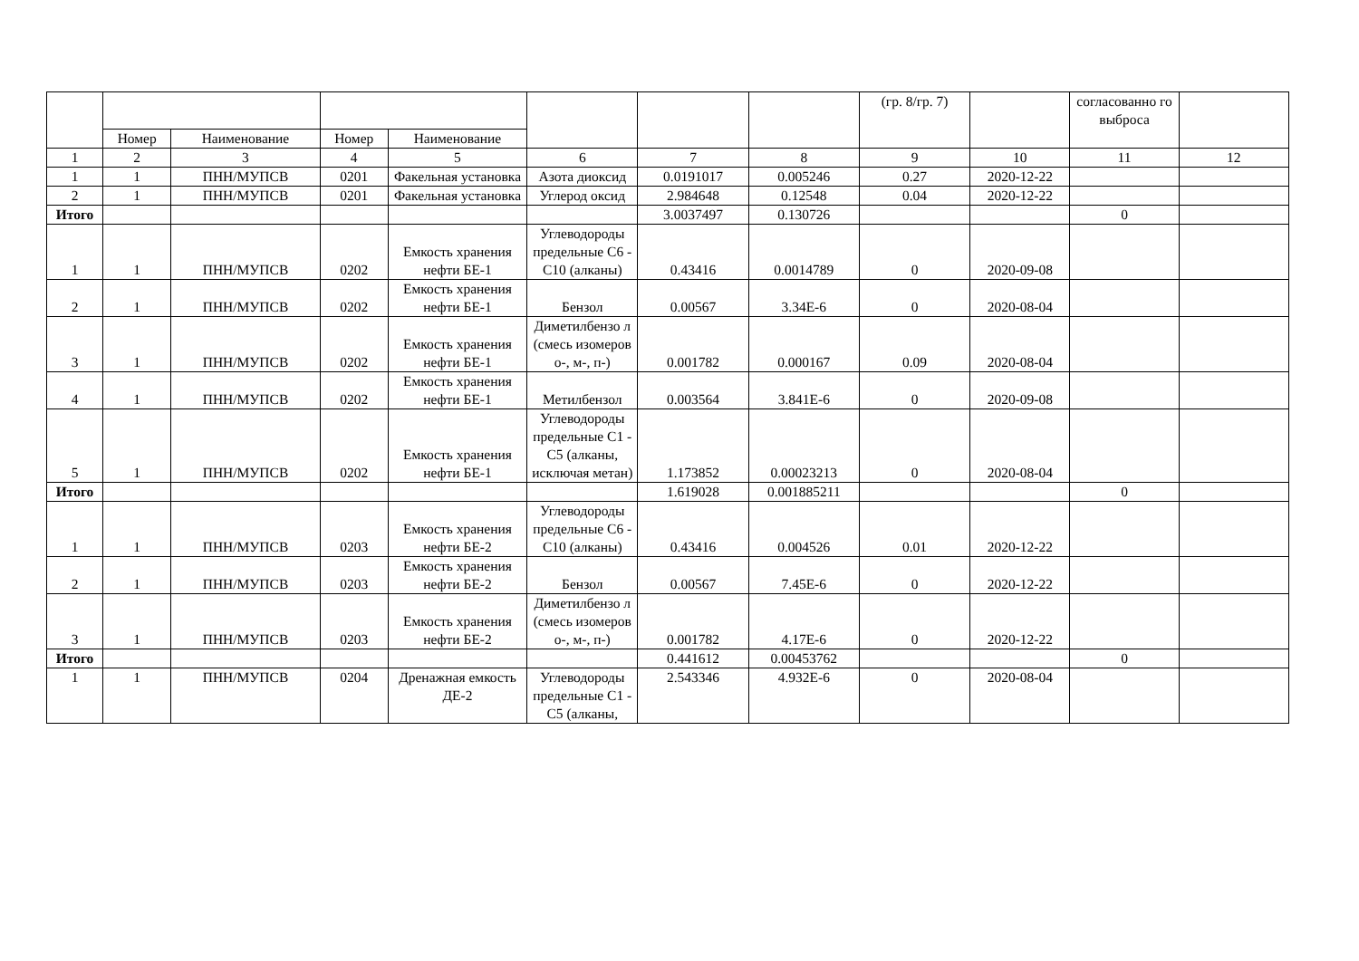| | | | | | | | | (гр. 8/гр. 7) | | согласованно го выброса | |
| --- | --- | --- | --- | --- | --- | --- | --- | --- | --- | --- | --- |
| | Номер | Наименование | Номер | Наименование | | | | | | | |
| 1 | 2 | 3 | 4 | 5 | 6 | 7 | 8 | 9 | 10 | 11 | 12 |
| 1 | 1 | ПНН/МУПСВ | 0201 | Факельная установка | Азота диоксид | 0.0191017 | 0.005246 | 0.27 | 2020-12-22 | | |
| 2 | 1 | ПНН/МУПСВ | 0201 | Факельная установка | Углерод оксид | 2.984648 | 0.12548 | 0.04 | 2020-12-22 | | |
| Итого | | | | | | 3.0037497 | 0.130726 | | | 0 | |
| 1 | 1 | ПНН/МУПСВ | 0202 | Емкость хранения нефти БЕ-1 | Углеводороды предельные С6 - С10 (алканы) | 0.43416 | 0.0014789 | 0 | 2020-09-08 | | |
| 2 | 1 | ПНН/МУПСВ | 0202 | Емкость хранения нефти БЕ-1 | Бензол | 0.00567 | 3.34E-6 | 0 | 2020-08-04 | | |
| 3 | 1 | ПНН/МУПСВ | 0202 | Емкость хранения нефти БЕ-1 | Диметилбензо л (смесь изомеров о-, м-, п-) | 0.001782 | 0.000167 | 0.09 | 2020-08-04 | | |
| 4 | 1 | ПНН/МУПСВ | 0202 | Емкость хранения нефти БЕ-1 | Метилбензол | 0.003564 | 3.841E-6 | 0 | 2020-09-08 | | |
| 5 | 1 | ПНН/МУПСВ | 0202 | Емкость хранения нефти БЕ-1 | Углеводороды предельные С1 - С5 (алканы, исключая метан) | 1.173852 | 0.00023213 | 0 | 2020-08-04 | | |
| Итого | | | | | | 1.619028 | 0.001885211 | | | 0 | |
| 1 | 1 | ПНН/МУПСВ | 0203 | Емкость хранения нефти БЕ-2 | Углеводороды предельные С6 - С10 (алканы) | 0.43416 | 0.004526 | 0.01 | 2020-12-22 | | |
| 2 | 1 | ПНН/МУПСВ | 0203 | Емкость хранения нефти БЕ-2 | Бензол | 0.00567 | 7.45E-6 | 0 | 2020-12-22 | | |
| 3 | 1 | ПНН/МУПСВ | 0203 | Емкость хранения нефти БЕ-2 | Диметилбензо л (смесь изомеров о-, м-, п-) | 0.001782 | 4.17E-6 | 0 | 2020-12-22 | | |
| Итого | | | | | | 0.441612 | 0.00453762 | | | 0 | |
| 1 | 1 | ПНН/МУПСВ | 0204 | Дренажная емкость ДЕ-2 | Углеводороды предельные С1 - С5 (алканы, | 2.543346 | 4.932E-6 | 0 | 2020-08-04 | | |